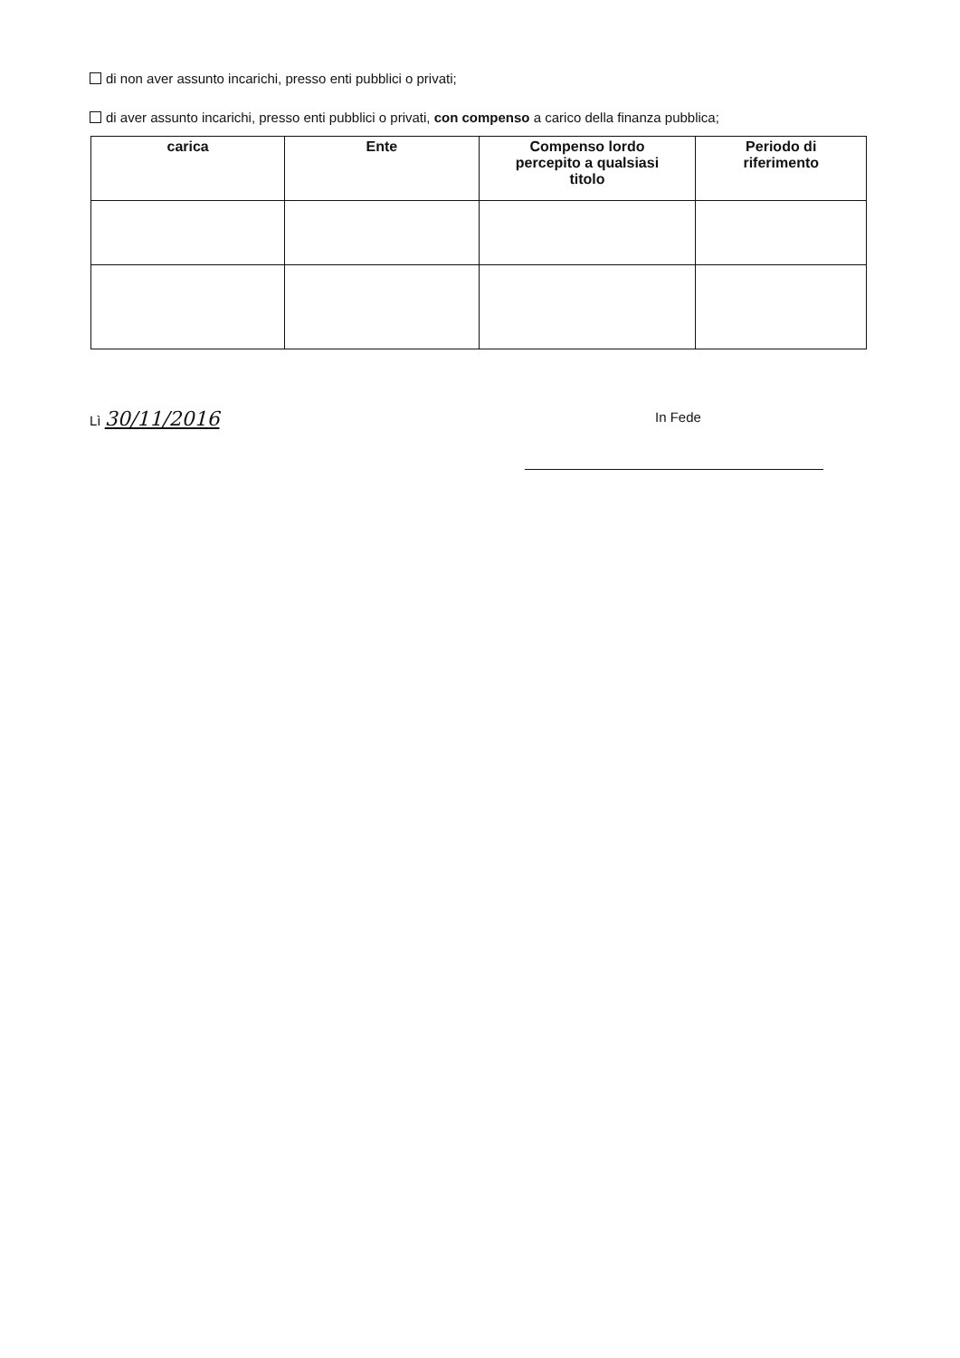di non aver assunto incarichi, presso enti pubblici o privati;
di aver assunto incarichi, presso enti pubblici o privati, con compenso a carico della finanza pubblica;
| carica | Ente | Compenso lordo percepito a qualsiasi titolo | Periodo di riferimento |
| --- | --- | --- | --- |
Lì 30/11/2016 In Fede